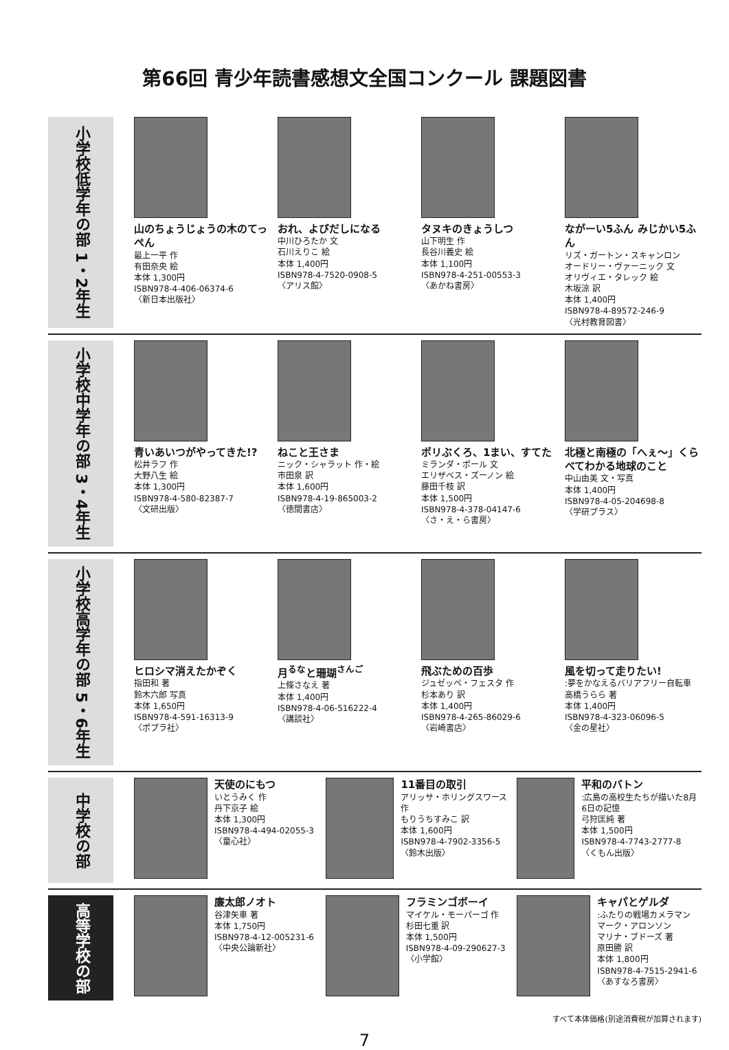第66回 青少年読書感想文全国コンクール 課題図書
小学校低学年の部 1・2年生
山のちょうじょうの木のてっぺん
最上一平 作
有田奈央 絵
本体 1,300円
ISBN978-4-406-06374-6
〈新日本出版社〉
おれ、よびだしになる
中川ひろたか 文
石川えりこ 絵
本体 1,400円
ISBN978-4-7520-0908-5
〈アリス館〉
タヌキのきょうしつ
山下明生 作
長谷川義史 絵
本体 1,100円
ISBN978-4-251-00553-3
〈あかね書房〉
ながーい5ふん みじかい5ふん
リズ・ガートン・スキャンロン
オードリー・ヴァーニック 文
オリヴィエ・タレック 絵
木坂涼 訳
本体 1,400円
ISBN978-4-89572-246-9
〈光村教育図書〉
小学校中学年の部 3・4年生
青いあいつがやってきた!?
松井ラフ 作
大野八生 絵
本体 1,300円
ISBN978-4-580-82387-7
〈文研出版〉
ねこと王さま
ニック・シャラット 作・絵
市田泉 訳
本体 1,600円
ISBN978-4-19-865003-2
〈徳間書店〉
ポリぶくろ、1まい、すてた
ミランダ・ポール 文
エリザベス・ズーノン 絵
藤田千枝 訳
本体 1,500円
ISBN978-4-378-04147-6
〈さ・え・ら書房〉
北極と南極の「へぇ～」くらべてわかる地球のこと
中山由美 文・写真
本体 1,400円
ISBN978-4-05-204698-8
〈学研プラス〉
小学校高学年の部 5・6年生
ヒロシマ消えたかぞく
指田和 著
鈴木六郎 写真
本体 1,650円
ISBN978-4-591-16313-9
〈ポプラ社〉
月<sup>るな</sup>と珊瑚<sup>さんご</sup>
上條さなえ 著
本体 1,400円
ISBN978-4-06-516222-4
〈講談社〉
飛ぶための百歩
ジュゼッペ・フェスタ 作
杉本あり 訳
本体 1,400円
ISBN978-4-265-86029-6
〈岩崎書店〉
風を切って走りたい!
:夢をかなえるバリアフリー自転車
高橋うらら 著
本体 1,400円
ISBN978-4-323-06096-5
〈金の星社〉
中学校の部
天使のにもつ
いとうみく 作
丹下京子 絵
本体 1,300円
ISBN978-4-494-02055-3
〈童心社〉
11番目の取引
アリッサ・ホリングスワース 作
もりうちすみこ 訳
本体 1,600円
ISBN978-4-7902-3356-5
〈鈴木出版〉
平和のバトン
:広島の高校生たちが描いた8月6日の記憶
弓狩匡純 著
本体 1,500円
ISBN978-4-7743-2777-8
〈くもん出版〉
高等学校の部
廉太郎ノオト
谷津矢車 著
本体 1,750円
ISBN978-4-12-005231-6
〈中央公論新社〉
フラミンゴボーイ
マイケル・モーパーゴ 作
杉田七重 訳
本体 1,500円
ISBN978-4-09-290627-3
〈小学館〉
キャパとゲルダ
:ふたりの戦場カメラマン
マーク・アロンソン
マリナ・ブドーズ 著
原田勝 訳
本体 1,800円
ISBN978-4-7515-2941-6
〈あすなろ書房〉
すべて本体価格(別途消費税が加算されます)
7